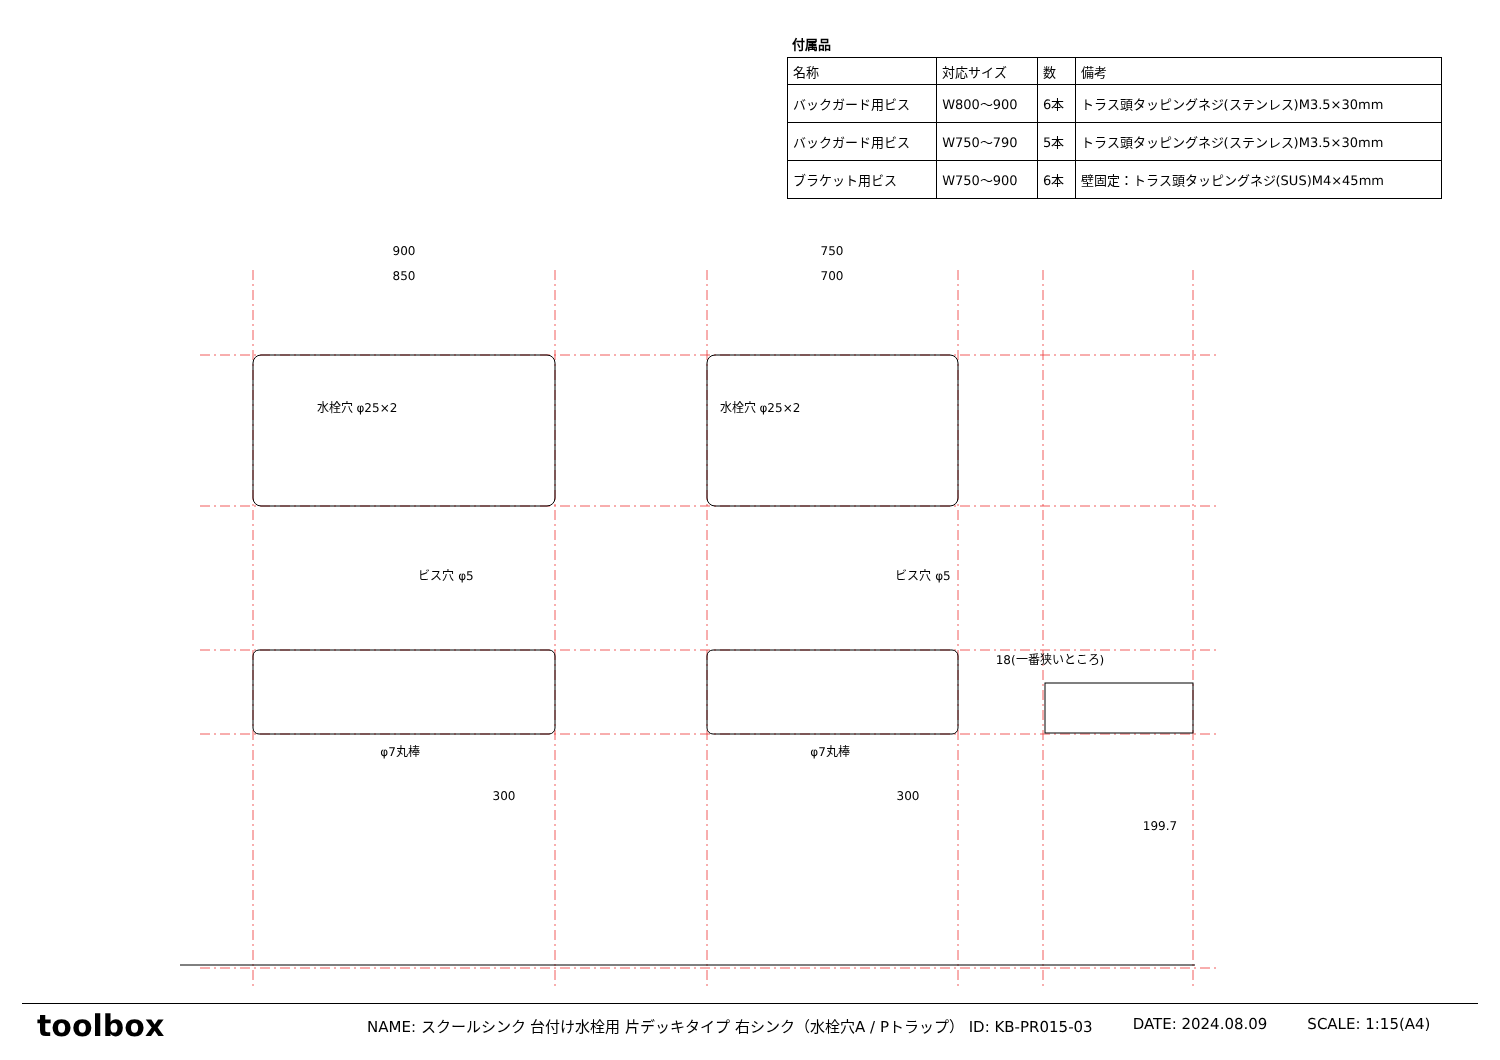付属品
| 名称 | 対応サイズ | 数 | 備考 |
| --- | --- | --- | --- |
| バックガード用ビス | W800〜900 | 6本 | トラス頭タッピングネジ(ステンレス)M3.5×30mm |
| バックガード用ビス | W750〜790 | 5本 | トラス頭タッピングネジ(ステンレス)M3.5×30mm |
| ブラケット用ビス | W750〜900 | 6本 | 壁固定：トラス頭タッピングネジ(SUS)M4×45mm |
900
850
750
700
水栓穴 φ25×2
水栓穴 φ25×2
ビス穴 φ5
ビス穴 φ5
φ7丸棒
φ7丸棒
300
300
18(一番狭いところ)
199.7
toolbox
NAME: スクールシンク 台付け水栓用 片デッキタイプ 右シンク（水栓穴A / Pトラップ） ID: KB-PR015-03 DATE: 2024.08.09 SCALE: 1:15(A4)